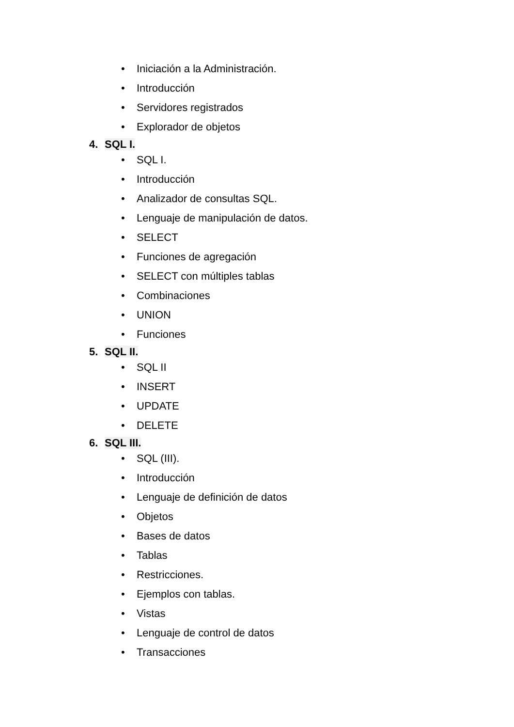• Iniciación a la Administración.
• Introducción
• Servidores registrados
• Explorador de objetos
4. SQL I.
• SQL I.
• Introducción
• Analizador de consultas SQL.
• Lenguaje de manipulación de datos.
• SELECT
• Funciones de agregación
• SELECT con múltiples tablas
• Combinaciones
• UNION
• Funciones
5. SQL II.
• SQL II
• INSERT
• UPDATE
• DELETE
6. SQL III.
• SQL (III).
• Introducción
• Lenguaje de definición de datos
• Objetos
• Bases de datos
• Tablas
• Restricciones.
• Ejemplos con tablas.
• Vistas
• Lenguaje de control de datos
• Transacciones